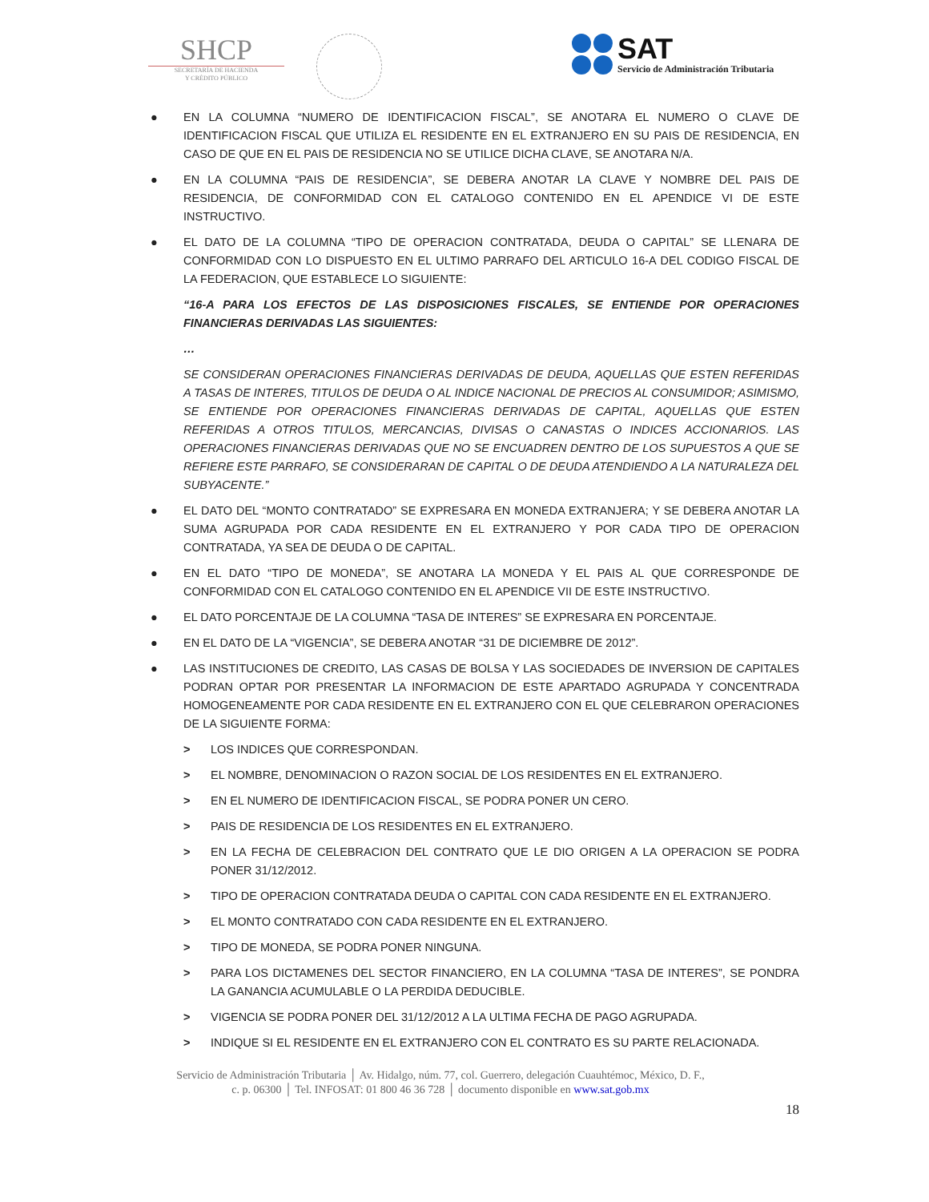SHCP
SECRETARÍA DE HACIENDA
Y CRÉDITO PÚBLICO
SAT
Servicio de Administración Tributaria
● EN LA COLUMNA “NUMERO DE IDENTIFICACION FISCAL”, SE ANOTARA EL NUMERO O CLAVE DE IDENTIFICACION FISCAL QUE UTILIZA EL RESIDENTE EN EL EXTRANJERO EN SU PAIS DE RESIDENCIA, EN CASO DE QUE EN EL PAIS DE RESIDENCIA NO SE UTILICE DICHA CLAVE, SE ANOTARA N/A.
● EN LA COLUMNA “PAIS DE RESIDENCIA”, SE DEBERA ANOTAR LA CLAVE Y NOMBRE DEL PAIS DE RESIDENCIA, DE CONFORMIDAD CON EL CATALOGO CONTENIDO EN EL APENDICE VI DE ESTE INSTRUCTIVO.
● EL DATO DE LA COLUMNA “TIPO DE OPERACION CONTRATADA, DEUDA O CAPITAL” SE LLENARA DE CONFORMIDAD CON LO DISPUESTO EN EL ULTIMO PARRAFO DEL ARTICULO 16-A DEL CODIGO FISCAL DE LA FEDERACION, QUE ESTABLECE LO SIGUIENTE:
“16-A PARA LOS EFECTOS DE LAS DISPOSICIONES FISCALES, SE ENTIENDE POR OPERACIONES FINANCIERAS DERIVADAS LAS SIGUIENTES:
…
SE CONSIDERAN OPERACIONES FINANCIERAS DERIVADAS DE DEUDA, AQUELLAS QUE ESTEN REFERIDAS A TASAS DE INTERES, TITULOS DE DEUDA O AL INDICE NACIONAL DE PRECIOS AL CONSUMIDOR; ASIMISMO, SE ENTIENDE POR OPERACIONES FINANCIERAS DERIVADAS DE CAPITAL, AQUELLAS QUE ESTEN REFERIDAS A OTROS TITULOS, MERCANCIAS, DIVISAS O CANASTAS O INDICES ACCIONARIOS. LAS OPERACIONES FINANCIERAS DERIVADAS QUE NO SE ENCUADREN DENTRO DE LOS SUPUESTOS A QUE SE REFIERE ESTE PARRAFO, SE CONSIDERARAN DE CAPITAL O DE DEUDA ATENDIENDO A LA NATURALEZA DEL SUBYACENTE.”
● EL DATO DEL “MONTO CONTRATADO” SE EXPRESARA EN MONEDA EXTRANJERA; Y SE DEBERA ANOTAR LA SUMA AGRUPADA POR CADA RESIDENTE EN EL EXTRANJERO Y POR CADA TIPO DE OPERACION CONTRATADA, YA SEA DE DEUDA O DE CAPITAL.
● EN EL DATO “TIPO DE MONEDA”, SE ANOTARA LA MONEDA Y EL PAIS AL QUE CORRESPONDE DE CONFORMIDAD CON EL CATALOGO CONTENIDO EN EL APENDICE VII DE ESTE INSTRUCTIVO.
● EL DATO PORCENTAJE DE LA COLUMNA “TASA DE INTERES” SE EXPRESARA EN PORCENTAJE.
● EN EL DATO DE LA “VIGENCIA”, SE DEBERA ANOTAR “31 DE DICIEMBRE DE 2012”.
● LAS INSTITUCIONES DE CREDITO, LAS CASAS DE BOLSA Y LAS SOCIEDADES DE INVERSION DE CAPITALES PODRAN OPTAR POR PRESENTAR LA INFORMACION DE ESTE APARTADO AGRUPADA Y CONCENTRADA HOMOGENEAMENTE POR CADA RESIDENTE EN EL EXTRANJERO CON EL QUE CELEBRARON OPERACIONES DE LA SIGUIENTE FORMA:
> LOS INDICES QUE CORRESPONDAN.
> EL NOMBRE, DENOMINACION O RAZON SOCIAL DE LOS RESIDENTES EN EL EXTRANJERO.
> EN EL NUMERO DE IDENTIFICACION FISCAL, SE PODRA PONER UN CERO.
> PAIS DE RESIDENCIA DE LOS RESIDENTES EN EL EXTRANJERO.
> EN LA FECHA DE CELEBRACION DEL CONTRATO QUE LE DIO ORIGEN A LA OPERACION SE PODRA PONER 31/12/2012.
> TIPO DE OPERACION CONTRATADA DEUDA O CAPITAL CON CADA RESIDENTE EN EL EXTRANJERO.
> EL MONTO CONTRATADO CON CADA RESIDENTE EN EL EXTRANJERO.
> TIPO DE MONEDA, SE PODRA PONER NINGUNA.
> PARA LOS DICTAMENES DEL SECTOR FINANCIERO, EN LA COLUMNA “TASA DE INTERES”, SE PONDRA LA GANANCIA ACUMULABLE O LA PERDIDA DEDUCIBLE.
> VIGENCIA SE PODRA PONER DEL 31/12/2012 A LA ULTIMA FECHA DE PAGO AGRUPADA.
> INDIQUE SI EL RESIDENTE EN EL EXTRANJERO CON EL CONTRATO ES SU PARTE RELACIONADA.
Servicio de Administración Tributaria │ Av. Hidalgo, núm. 77, col. Guerrero, delegación Cuauhtémoc, México, D. F.,
c. p. 06300 │ Tel. INFOSAT: 01 800 46 36 728 │ documento disponible en www.sat.gob.mx
18